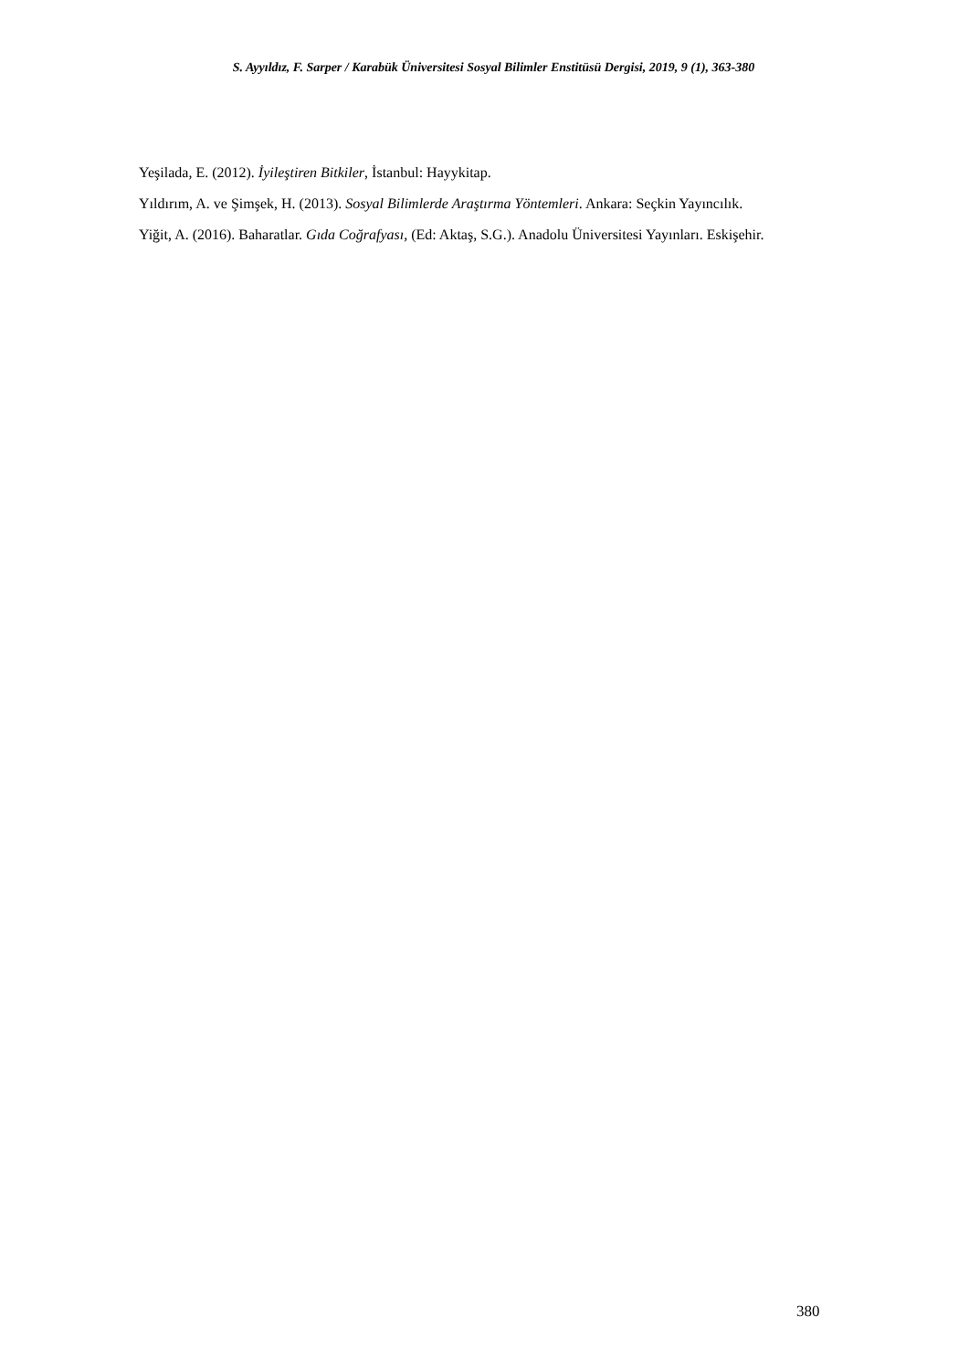S. Ayyıldız, F. Sarper / Karabük Üniversitesi Sosyal Bilimler Enstitüsü Dergisi, 2019, 9 (1), 363-380
Yeşilada, E. (2012). İyileştiren Bitkiler, İstanbul: Hayykitap.
Yıldırım, A. ve Şimşek, H. (2013). Sosyal Bilimlerde Araştırma Yöntemleri. Ankara: Seçkin Yayıncılık.
Yiğit, A. (2016). Baharatlar. Gıda Coğrafyası, (Ed: Aktaş, S.G.). Anadolu Üniversitesi Yayınları. Eskişehir.
380